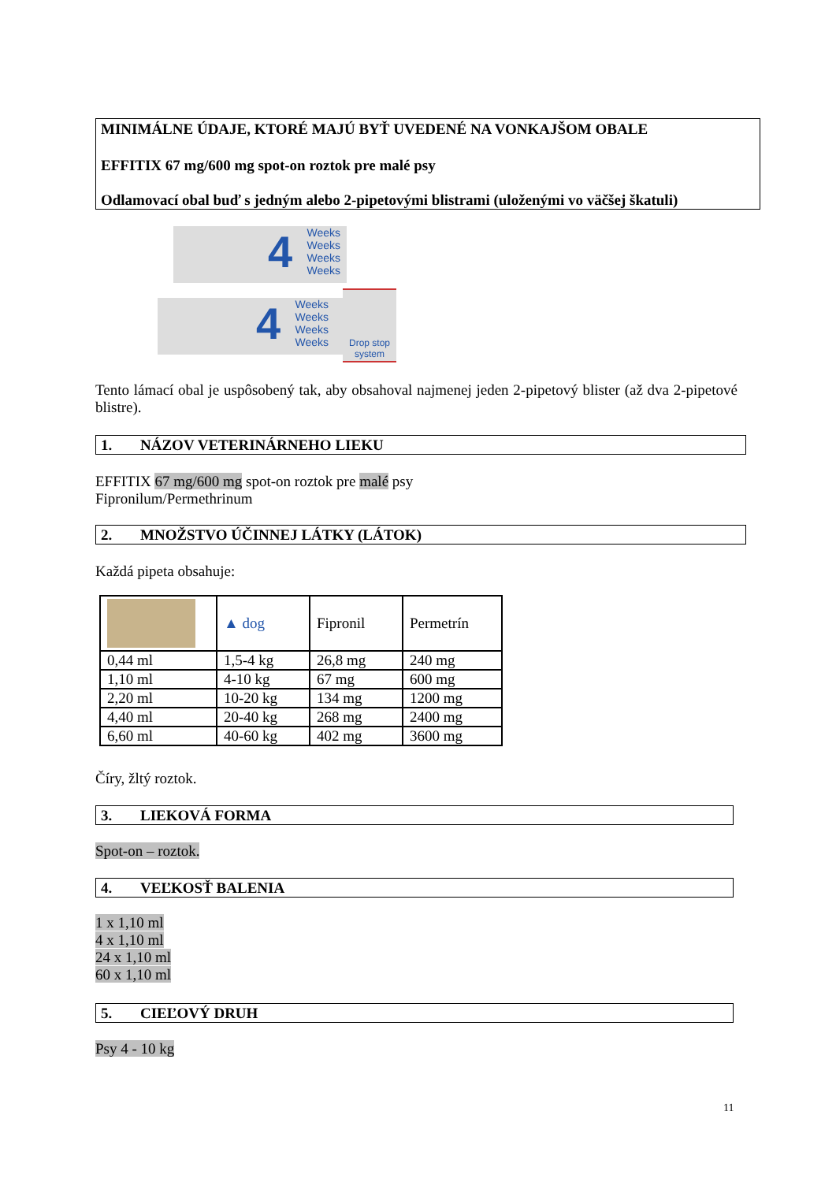MINIMÁLNE ÚDAJE, KTORÉ MAJÚ BYŤ UVEDENÉ NA VONKAJŠOM OBALE
EFFITIX 67 mg/600 mg spot-on roztok pre malé psy
Odlamovací obal buď s jedným alebo 2-pipetovými blistrami (uloženými vo väčšej škatuli)
4 Weeks
Weeks
Weeks
Weeks
4 Weeks
Weeks
Weeks
Weeks
Drop stop system
Tento lámací obal je uspôsobený tak, aby obsahoval najmenej jeden 2-pipetový blister (až dva 2-pipetové blistre).
1. NÁZOV VETERINÁRNEHO LIEKU
EFFITIX 67 mg/600 mg spot-on roztok pre malé psy
Fipronilum/Permethrinum
2. MNOŽSTVO ÚČINNEJ LÁTKY (LÁTOK)
Každá pipeta obsahuje:
| | ▲ dog | Fipronil | Permetrín |
| 0,44 ml | 1,5-4 kg | 26,8 mg | 240 mg |
| 1,10 ml | 4-10 kg | 67 mg | 600 mg |
| 2,20 ml | 10-20 kg | 134 mg | 1200 mg |
| 4,40 ml | 20-40 kg | 268 mg | 2400 mg |
| 6,60 ml | 40-60 kg | 402 mg | 3600 mg |
Číry, žltý roztok.
3. LIEKOVÁ FORMA
Spot-on – roztok.
4. VEĽKOSŤ BALENIA
1 x 1,10 ml
4 x 1,10 ml
24 x 1,10 ml
60 x 1,10 ml
5. CIEĽOVÝ DRUH
Psy 4 - 10 kg
11